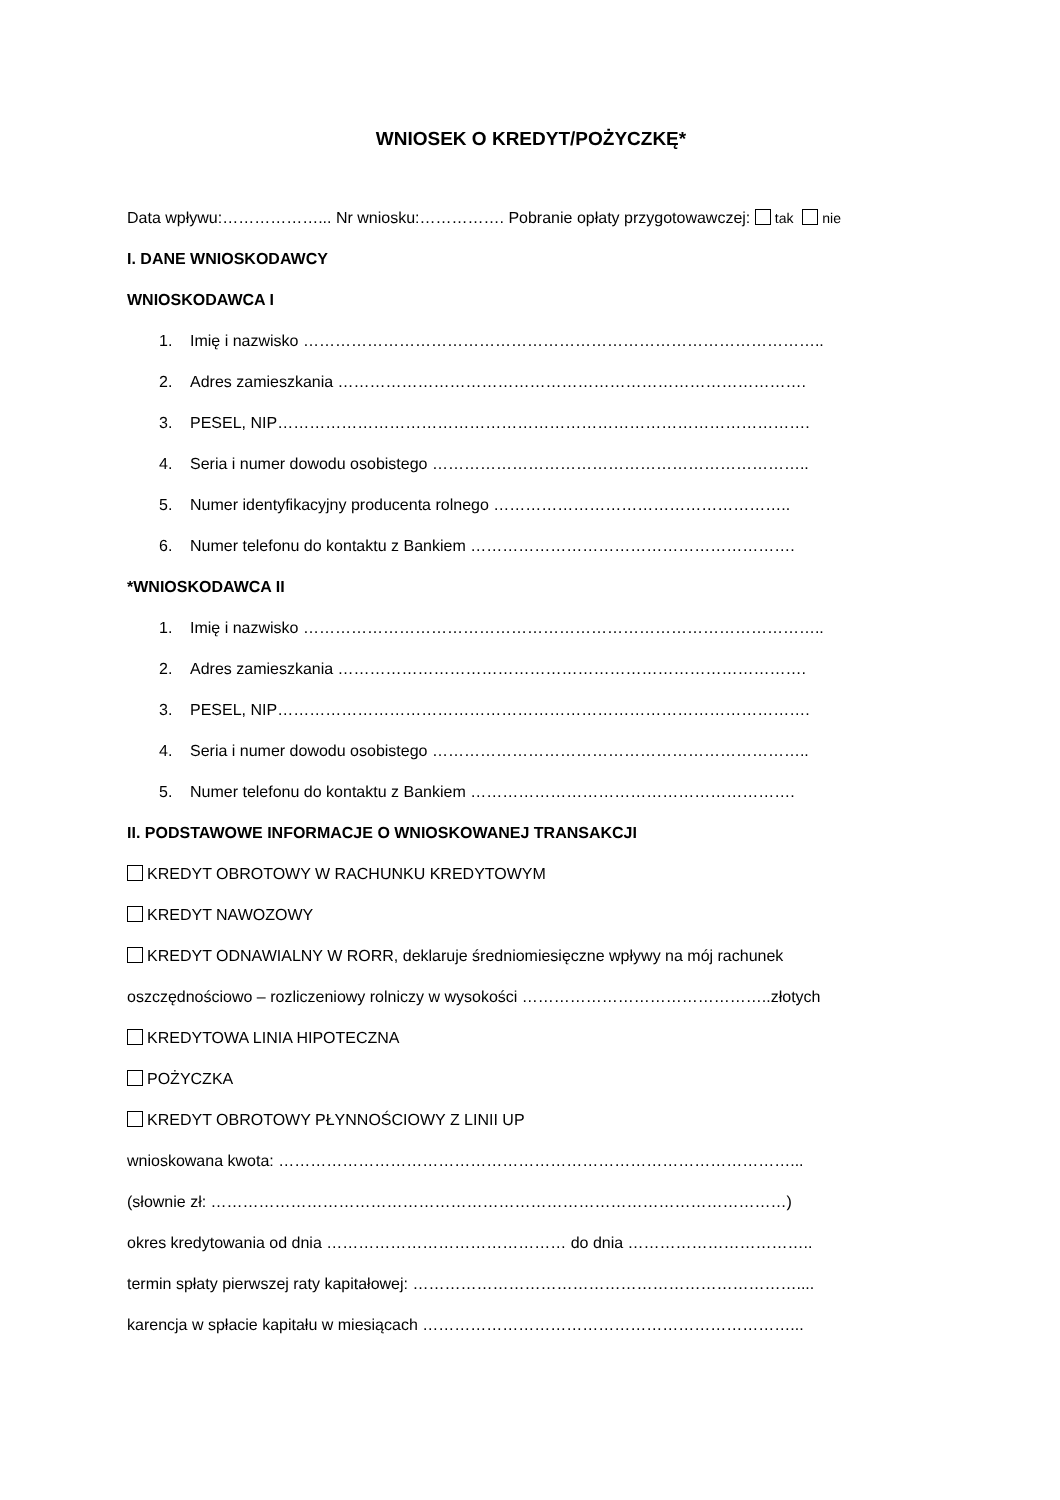WNIOSEK O KREDYT/POŻYCZKĘ*
Data wpływu:………………... Nr wniosku:……………. Pobranie opłaty przygotowawczej: tak nie
I. DANE WNIOSKODAWCY
WNIOSKODAWCA I
1. Imię i nazwisko ……………………………………………………………………………………..
2. Adres zamieszkania …………………………………………………………………………….
3. PESEL, NIP……………………………………………………………………………………….
4. Seria i numer dowodu osobistego ……………………………………………………………..
5. Numer identyfikacyjny producenta rolnego ………………………………………………..
6. Numer telefonu do kontaktu z Bankiem …………………………………………………….
*WNIOSKODAWCA II
1. Imię i nazwisko ……………………………………………………………………………………..
2. Adres zamieszkania …………………………………………………………………………….
3. PESEL, NIP……………………………………………………………………………………….
4. Seria i numer dowodu osobistego ……………………………………………………………..
5. Numer telefonu do kontaktu z Bankiem …………………………………………………….
II. PODSTAWOWE INFORMACJE O WNIOSKOWANEJ TRANSAKCJI
KREDYT OBROTOWY W RACHUNKU KREDYTOWYM
KREDYT NAWOZOWY
KREDYT ODNAWIALNY W RORR, deklaruje średniomiesięczne wpływy na mój rachunek
oszczędnościowo – rozliczeniowy rolniczy w wysokości ………………………………………..złotych
KREDYTOWA LINIA HIPOTECZNA
POŻYCZKA
KREDYT OBROTOWY PŁYNNOŚCIOWY Z LINII UP
wnioskowana kwota: ……………………………………………………………………………………...
(słownie zł: ………………………………………………………………………………………………)
okres kredytowania od dnia ……………………………………… do dnia ……………………………..
termin spłaty pierwszej raty kapitałowej: ………………………………………………………………....
karencja w spłacie kapitału w miesiącach ……………………………………………………………...